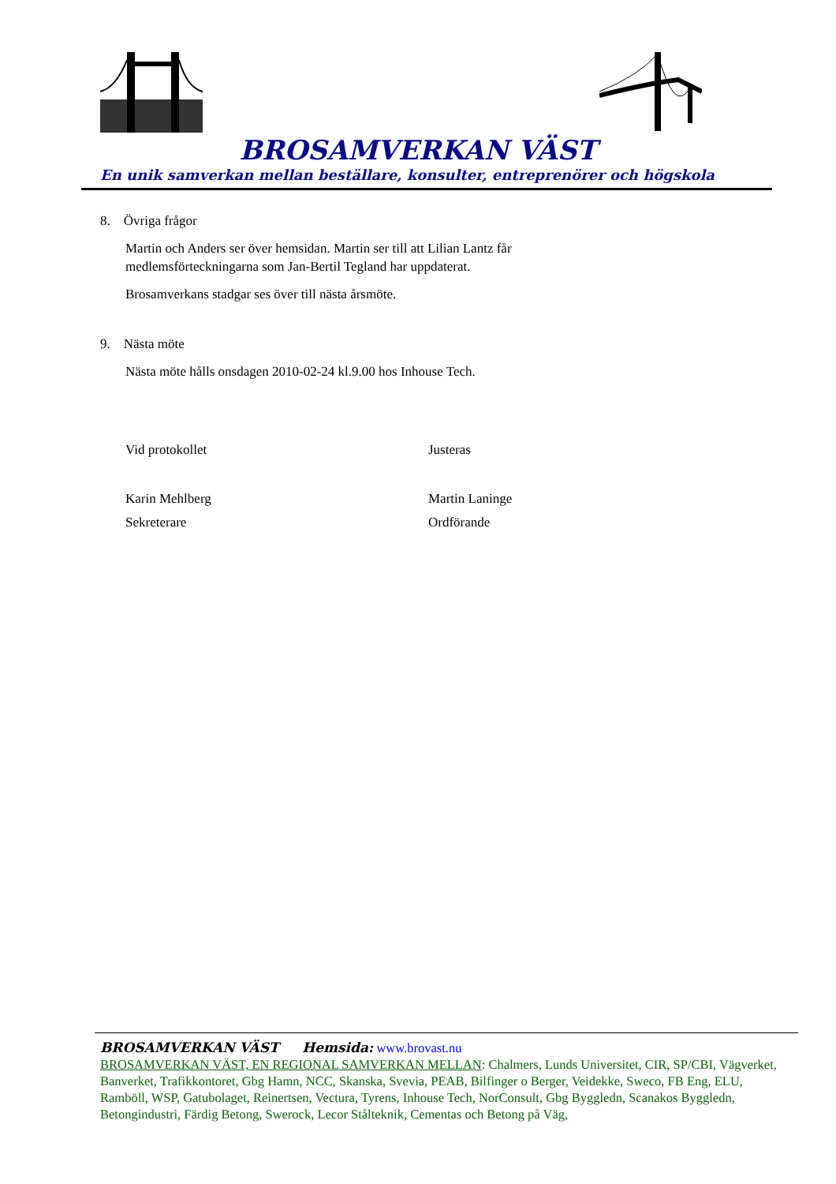BROSAMVERKAN VÄST
En unik samverkan mellan beställare, konsulter, entreprenörer och högskola
8. Övriga frågor
Martin och Anders ser över hemsidan. Martin ser till att Lilian Lantz får
medlemsförteckningarna som Jan-Bertil Tegland har uppdaterat.
Brosamverkans stadgar ses över till nästa årsmöte.
9. Nästa möte
Nästa möte hålls onsdagen 2010-02-24 kl.9.00 hos Inhouse Tech.
Vid protokollet Justeras
Karin Mehlberg Martin Laninge
Sekreterare Ordförande
BROSAMVERKAN VÄST Hemsida: www.brovast.nu
BROSAMVERKAN VÄST, EN REGIONAL SAMVERKAN MELLAN: Chalmers, Lunds Universitet, CIR, SP/CBI, Vägverket, Banverket, Trafikkontoret, Gbg Hamn, NCC, Skanska, Svevia, PEAB, Bilfinger o Berger, Veidekke, Sweco, FB Eng, ELU, Ramböll, WSP, Gatubolaget, Reinertsen, Vectura, Tyrens, Inhouse Tech, NorConsult, Gbg Byggledn, Scanakos Byggledn, Betongindustri, Färdig Betong, Swerock, Lecor Stålteknik, Cementas och Betong på Väg,